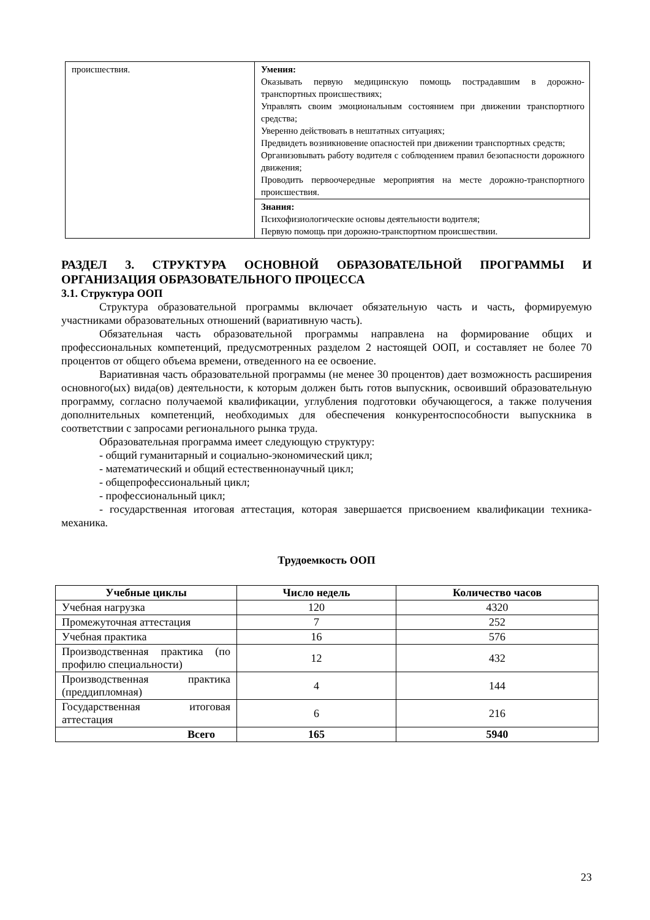| происшествия. | Умения: Оказывать первую медицинскую помощь пострадавшим в дорожно-транспортных происшествиях; Управлять своим эмоциональным состоянием при движении транспортного средства; Уверенно действовать в нештатных ситуациях; Предвидеть возникновение опасностей при движении транспортных средств; Организовывать работу водителя с соблюдением правил безопасности дорожного движения; Проводить первоочередные мероприятия на месте дорожно-транспортного происшествия. |
| | Знания: Психофизиологические основы деятельности водителя; Первую помощь при дорожно-транспортном происшествии. |
РАЗДЕЛ 3. СТРУКТУРА ОСНОВНОЙ ОБРАЗОВАТЕЛЬНОЙ ПРОГРАММЫ И ОРГАНИЗАЦИЯ ОБРАЗОВАТЕЛЬНОГО ПРОЦЕССА
3.1. Структура ООП
Структура образовательной программы включает обязательную часть и часть, формируемую участниками образовательных отношений (вариативную часть).
Обязательная часть образовательной программы направлена на формирование общих и профессиональных компетенций, предусмотренных разделом 2 настоящей ООП, и составляет не более 70 процентов от общего объема времени, отведенного на ее освоение.
Вариативная часть образовательной программы (не менее 30 процентов) дает возможность расширения основного(ых) вида(ов) деятельности, к которым должен быть готов выпускник, освоивший образовательную программу, согласно получаемой квалификации, углубления подготовки обучающегося, а также получения дополнительных компетенций, необходимых для обеспечения конкурентоспособности выпускника в соответствии с запросами регионального рынка труда.
Образовательная программа имеет следующую структуру:
- общий гуманитарный и социально-экономический цикл;
- математический и общий естественнонаучный цикл;
- общепрофессиональный цикл;
- профессиональный цикл;
- государственная итоговая аттестация, которая завершается присвоением квалификации техника-механика.
Трудоемкость ООП
| Учебные циклы | Число недель | Количество часов |
| --- | --- | --- |
| Учебная нагрузка | 120 | 4320 |
| Промежуточная аттестация | 7 | 252 |
| Учебная практика | 16 | 576 |
| Производственная практика (по профилю специальности) | 12 | 432 |
| Производственная практика (преддипломная) | 4 | 144 |
| Государственная итоговая аттестация | 6 | 216 |
| Всего | 165 | 5940 |
23